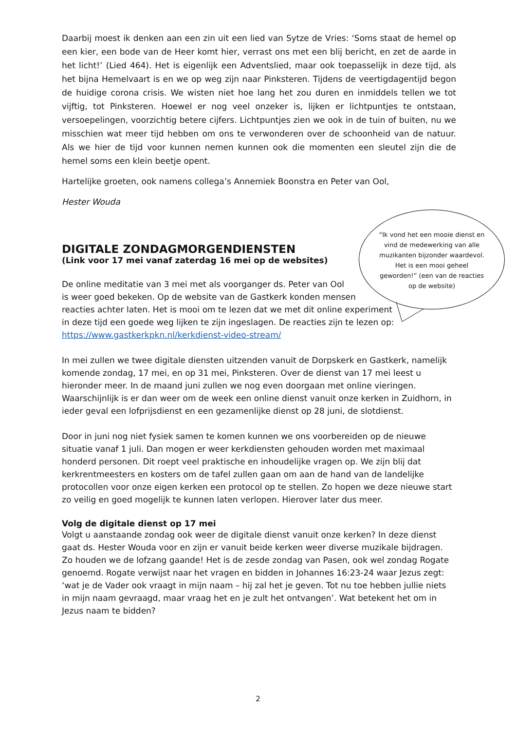Daarbij moest ik denken aan een zin uit een lied van Sytze de Vries: ‘Soms staat de hemel op een kier, een bode van de Heer komt hier, verrast ons met een blij bericht, en zet de aarde in het licht!’ (Lied 464). Het is eigenlijk een Adventslied, maar ook toepasselijk in deze tijd, als het bijna Hemelvaart is en we op weg zijn naar Pinksteren. Tijdens de veertigdagentijd begon de huidige corona crisis. We wisten niet hoe lang het zou duren en inmiddels tellen we tot vijftig, tot Pinksteren. Hoewel er nog veel onzeker is, lijken er lichtpuntjes te ontstaan, versoepelingen, voorzichtig betere cijfers. Lichtpuntjes zien we ook in de tuin of buiten, nu we misschien wat meer tijd hebben om ons te verwonderen over de schoonheid van de natuur. Als we hier de tijd voor kunnen nemen kunnen ook die momenten een sleutel zijn die de hemel soms een klein beetje opent.
Hartelijke groeten, ook namens collega’s Annemiek Boonstra en Peter van Ool,
Hester Wouda
DIGITALE ZONDAGMORGENDIENSTEN
(Link voor 17 mei vanaf zaterdag 16 mei op de websites)
De online meditatie van 3 mei met als voorganger ds. Peter van Ool
is weer goed bekeken. Op de website van de Gastkerk konden mensen
reacties achter laten. Het is mooi om te lezen dat we met dit online experiment
in deze tijd een goede weg lijken te zijn ingeslagen. De reacties zijn te lezen op:
https://www.gastkerkpkn.nl/kerkdienst-video-stream/
In mei zullen we twee digitale diensten uitzenden vanuit de Dorpskerk en Gastkerk, namelijk komende zondag, 17 mei, en op 31 mei, Pinksteren. Over de dienst van 17 mei leest u hieronder meer. In de maand juni zullen we nog even doorgaan met online vieringen. Waarschijnlijk is er dan weer om de week een online dienst vanuit onze kerken in Zuidhorn, in ieder geval een lofprijsdienst en een gezamenlijke dienst op 28 juni, de slotdienst.
Door in juni nog niet fysiek samen te komen kunnen we ons voorbereiden op de nieuwe situatie vanaf 1 juli. Dan mogen er weer kerkdiensten gehouden worden met maximaal honderd personen. Dit roept veel praktische en inhoudelijke vragen op. We zijn blij dat kerkrentmeesters en kosters om de tafel zullen gaan om aan de hand van de landelijke protocollen voor onze eigen kerken een protocol op te stellen. Zo hopen we deze nieuwe start zo veilig en goed mogelijk te kunnen laten verlopen. Hierover later dus meer.
Volg de digitale dienst op 17 mei
Volgt u aanstaande zondag ook weer de digitale dienst vanuit onze kerken? In deze dienst gaat ds. Hester Wouda voor en zijn er vanuit beide kerken weer diverse muzikale bijdragen. Zo houden we de lofzang gaande! Het is de zesde zondag van Pasen, ook wel zondag Rogate genoemd. Rogate verwijst naar het vragen en bidden in Johannes 16:23-24 waar Jezus zegt: ‘wat je de Vader ook vraagt in mijn naam – hij zal het je geven. Tot nu toe hebben jullie niets in mijn naam gevraagd, maar vraag het en je zult het ontvangen’. Wat betekent het om in Jezus naam te bidden?
“Ik vond het een mooie dienst en vind de medewerking van alle muzikanten bijzonder waardevol. Het is een mooi geheel geworden!” (een van de reacties op de website)
2